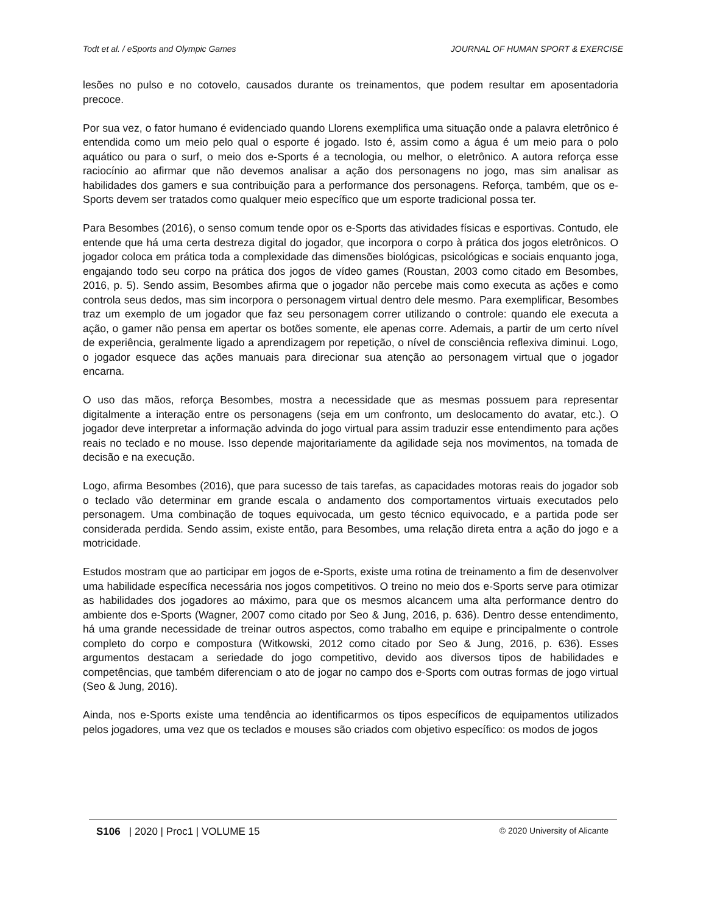Todt et al. / eSports and Olympic Games JOURNAL OF HUMAN SPORT & EXERCISE
lesões no pulso e no cotovelo, causados durante os treinamentos, que podem resultar em aposentadoria precoce.
Por sua vez, o fator humano é evidenciado quando Llorens exemplifica uma situação onde a palavra eletrônico é entendida como um meio pelo qual o esporte é jogado. Isto é, assim como a água é um meio para o polo aquático ou para o surf, o meio dos e-Sports é a tecnologia, ou melhor, o eletrônico. A autora reforça esse raciocínio ao afirmar que não devemos analisar a ação dos personagens no jogo, mas sim analisar as habilidades dos gamers e sua contribuição para a performance dos personagens. Reforça, também, que os e-Sports devem ser tratados como qualquer meio específico que um esporte tradicional possa ter.
Para Besombes (2016), o senso comum tende opor os e-Sports das atividades físicas e esportivas. Contudo, ele entende que há uma certa destreza digital do jogador, que incorpora o corpo à prática dos jogos eletrônicos. O jogador coloca em prática toda a complexidade das dimensões biológicas, psicológicas e sociais enquanto joga, engajando todo seu corpo na prática dos jogos de vídeo games (Roustan, 2003 como citado em Besombes, 2016, p. 5). Sendo assim, Besombes afirma que o jogador não percebe mais como executa as ações e como controla seus dedos, mas sim incorpora o personagem virtual dentro dele mesmo. Para exemplificar, Besombes traz um exemplo de um jogador que faz seu personagem correr utilizando o controle: quando ele executa a ação, o gamer não pensa em apertar os botões somente, ele apenas corre. Ademais, a partir de um certo nível de experiência, geralmente ligado a aprendizagem por repetição, o nível de consciência reflexiva diminui. Logo, o jogador esquece das ações manuais para direcionar sua atenção ao personagem virtual que o jogador encarna.
O uso das mãos, reforça Besombes, mostra a necessidade que as mesmas possuem para representar digitalmente a interação entre os personagens (seja em um confronto, um deslocamento do avatar, etc.). O jogador deve interpretar a informação advinda do jogo virtual para assim traduzir esse entendimento para ações reais no teclado e no mouse. Isso depende majoritariamente da agilidade seja nos movimentos, na tomada de decisão e na execução.
Logo, afirma Besombes (2016), que para sucesso de tais tarefas, as capacidades motoras reais do jogador sob o teclado vão determinar em grande escala o andamento dos comportamentos virtuais executados pelo personagem. Uma combinação de toques equivocada, um gesto técnico equivocado, e a partida pode ser considerada perdida. Sendo assim, existe então, para Besombes, uma relação direta entra a ação do jogo e a motricidade.
Estudos mostram que ao participar em jogos de e-Sports, existe uma rotina de treinamento a fim de desenvolver uma habilidade específica necessária nos jogos competitivos. O treino no meio dos e-Sports serve para otimizar as habilidades dos jogadores ao máximo, para que os mesmos alcancem uma alta performance dentro do ambiente dos e-Sports (Wagner, 2007 como citado por Seo & Jung, 2016, p. 636). Dentro desse entendimento, há uma grande necessidade de treinar outros aspectos, como trabalho em equipe e principalmente o controle completo do corpo e compostura (Witkowski, 2012 como citado por Seo & Jung, 2016, p. 636). Esses argumentos destacam a seriedade do jogo competitivo, devido aos diversos tipos de habilidades e competências, que também diferenciam o ato de jogar no campo dos e-Sports com outras formas de jogo virtual (Seo & Jung, 2016).
Ainda, nos e-Sports existe uma tendência ao identificarmos os tipos específicos de equipamentos utilizados pelos jogadores, uma vez que os teclados e mouses são criados com objetivo específico: os modos de jogos
S106 | 2020 | Proc1 | VOLUME 15 © 2020 University of Alicante